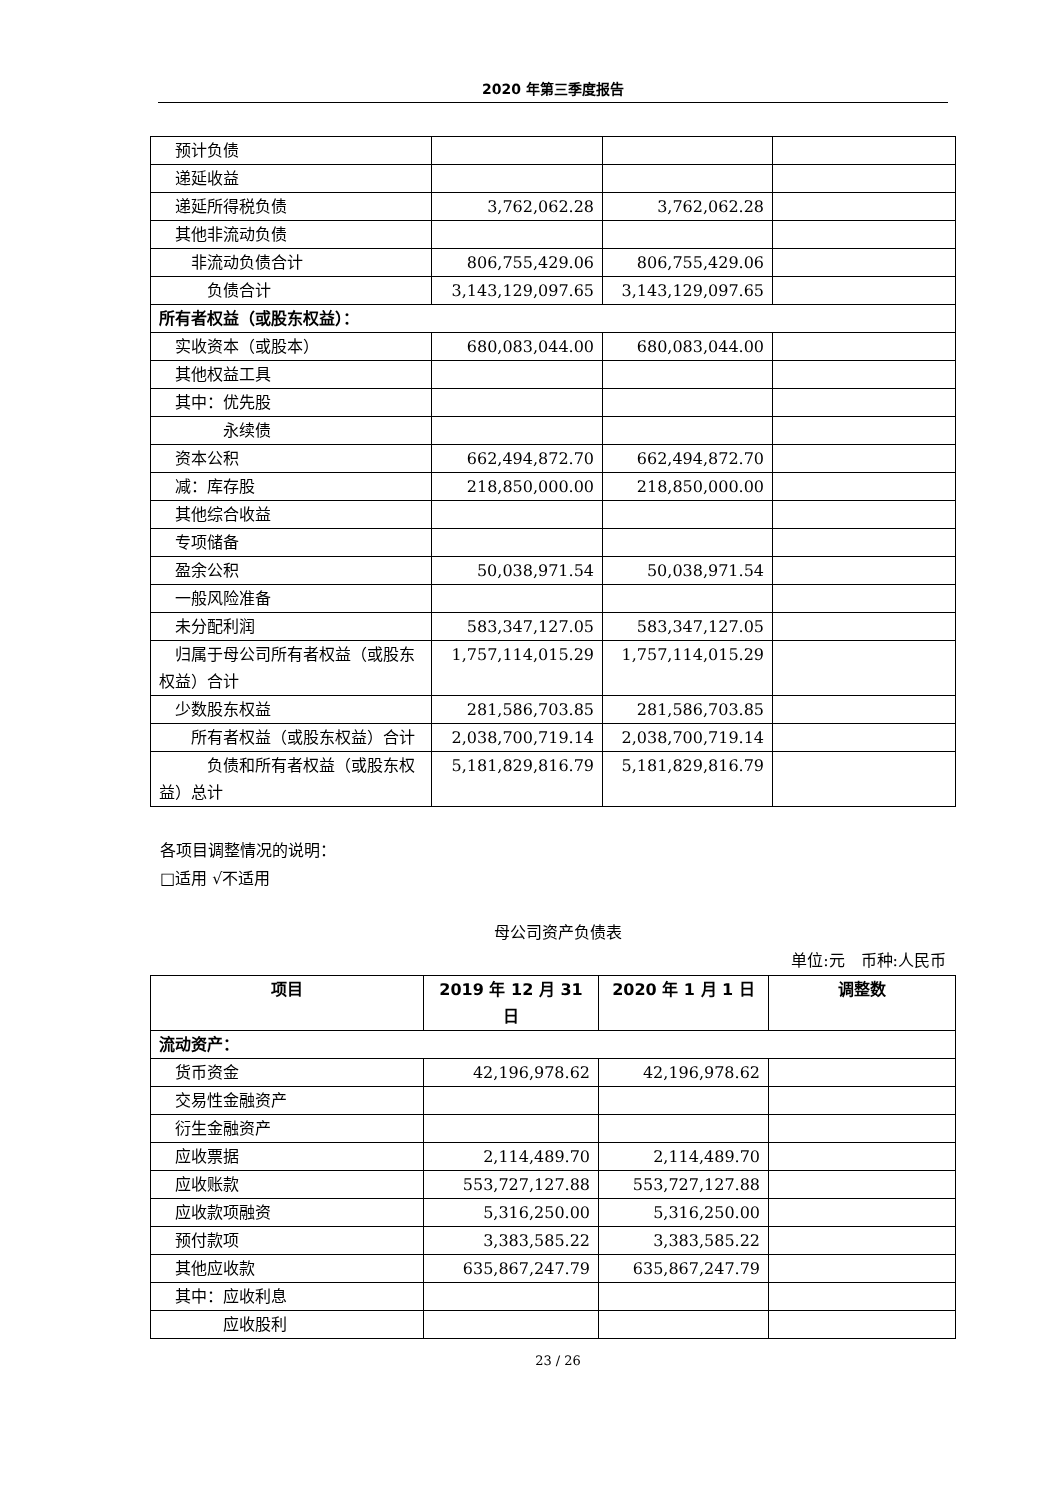2020 年第三季度报告
| 预计负债 | | | |
| 递延收益 | | | |
| 递延所得税负债 | 3,762,062.28 | 3,762,062.28 | |
| 其他非流动负债 | | | |
| 非流动负债合计 | 806,755,429.06 | 806,755,429.06 | |
| 负债合计 | 3,143,129,097.65 | 3,143,129,097.65 | |
| 所有者权益（或股东权益）： | | | |
| 实收资本（或股本） | 680,083,044.00 | 680,083,044.00 | |
| 其他权益工具 | | | |
| 其中：优先股 | | | |
| 永续债 | | | |
| 资本公积 | 662,494,872.70 | 662,494,872.70 | |
| 减：库存股 | 218,850,000.00 | 218,850,000.00 | |
| 其他综合收益 | | | |
| 专项储备 | | | |
| 盈余公积 | 50,038,971.54 | 50,038,971.54 | |
| 一般风险准备 | | | |
| 未分配利润 | 583,347,127.05 | 583,347,127.05 | |
| 归属于母公司所有者权益（或股东权益）合计 | 1,757,114,015.29 | 1,757,114,015.29 | |
| 少数股东权益 | 281,586,703.85 | 281,586,703.85 | |
| 所有者权益（或股东权益）合计 | 2,038,700,719.14 | 2,038,700,719.14 | |
| 负债和所有者权益（或股东权益）总计 | 5,181,829,816.79 | 5,181,829,816.79 | |
各项目调整情况的说明：
□适用 √不适用
母公司资产负债表
单位:元　币种:人民币
| 项目 | 2019 年 12 月 31 日 | 2020 年 1 月 1 日 | 调整数 |
| --- | --- | --- | --- |
| 流动资产： | | | |
| 货币资金 | 42,196,978.62 | 42,196,978.62 | |
| 交易性金融资产 | | | |
| 衍生金融资产 | | | |
| 应收票据 | 2,114,489.70 | 2,114,489.70 | |
| 应收账款 | 553,727,127.88 | 553,727,127.88 | |
| 应收款项融资 | 5,316,250.00 | 5,316,250.00 | |
| 预付款项 | 3,383,585.22 | 3,383,585.22 | |
| 其他应收款 | 635,867,247.79 | 635,867,247.79 | |
| 其中：应收利息 | | | |
| 应收股利 | | | |
23 / 26